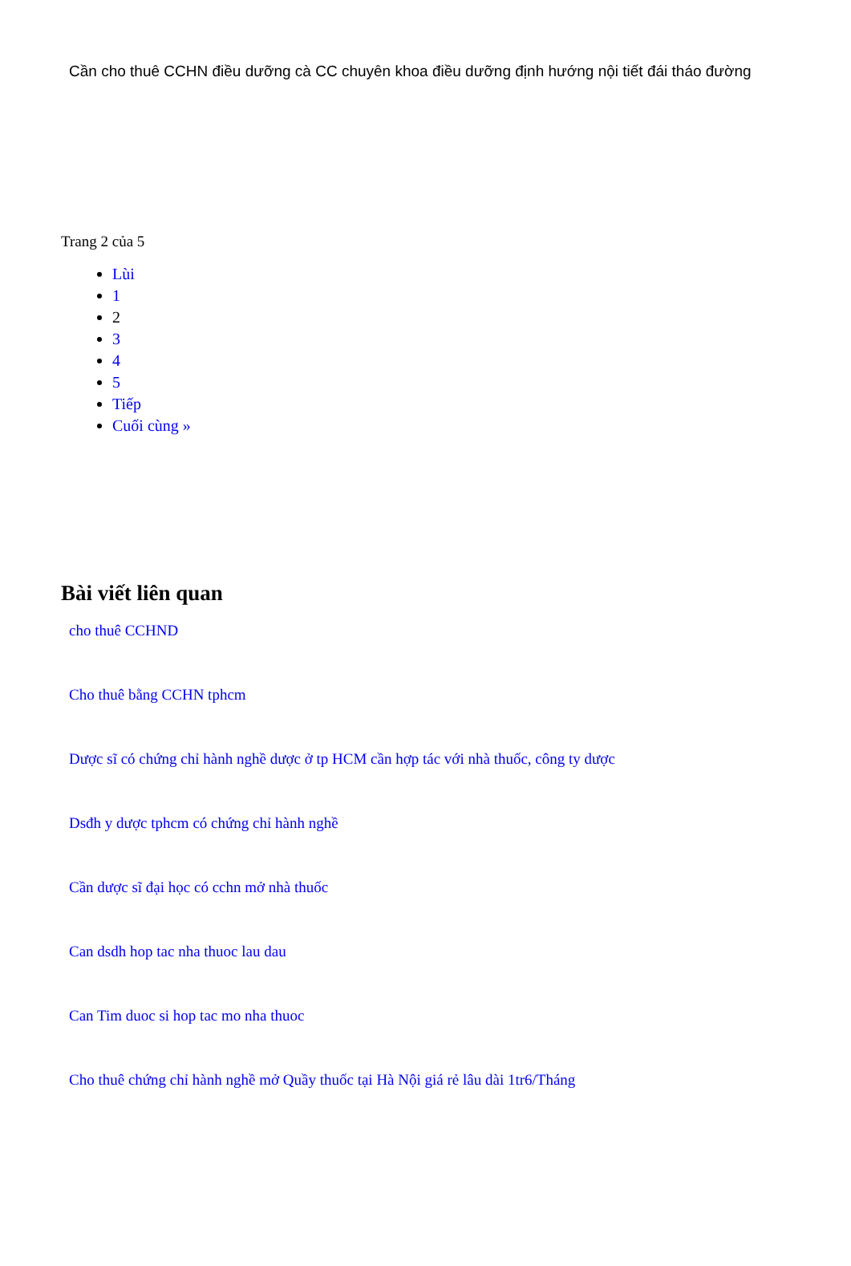Cần cho thuê CCHN điều dưỡng cà CC chuyên khoa điều dưỡng định hướng nội tiết đái tháo đường
Trang 2 của 5
Lùi
1
2
3
4
5
Tiếp
Cuối cùng »
Bài viết liên quan
cho thuê CCHND
Cho thuê bằng CCHN tphcm
Dược sĩ có chứng chỉ hành nghề dược ở tp HCM cần hợp tác với nhà thuốc, công ty dược
Dsđh y dược tphcm có chứng chỉ hành nghề
Cần dược sĩ đại học có cchn mở nhà thuốc
Can dsdh hop tac nha thuoc lau dau
Can Tim duoc si hop tac mo nha thuoc
Cho thuê chứng chỉ hành nghề mở Quầy thuốc tại Hà Nội giá rẻ lâu dài 1tr6/Tháng